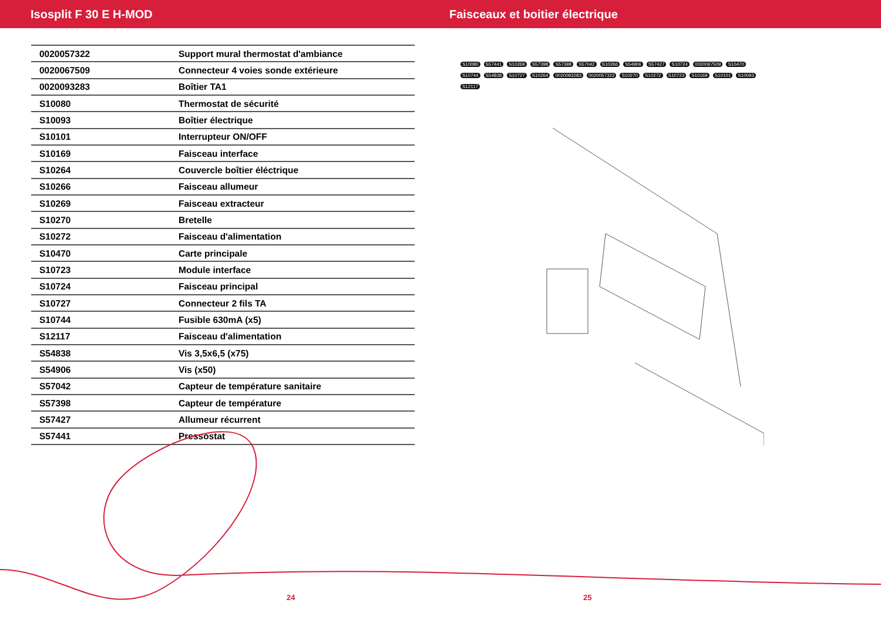Isosplit F 30 E H-MOD Faisceaux et boitier électrique
| 0020057322 | Support mural thermostat d'ambiance |
| 0020067509 | Connecteur 4 voies sonde extérieure |
| 0020093283 | Boîtier TA1 |
| S10080 | Thermostat de sécurité |
| S10093 | Boîtier électrique |
| S10101 | Interrupteur ON/OFF |
| S10169 | Faisceau interface |
| S10264 | Couvercle boîtier éléctrique |
| S10266 | Faisceau allumeur |
| S10269 | Faisceau extracteur |
| S10270 | Bretelle |
| S10272 | Faisceau d'alimentation |
| S10470 | Carte principale |
| S10723 | Module interface |
| S10724 | Faisceau principal |
| S10727 | Connecteur 2 fils TA |
| S10744 | Fusible 630mA (x5) |
| S12117 | Faisceau d'alimentation |
| S54838 | Vis 3,5x6,5 (x75) |
| S54906 | Vis (x50) |
| S57042 | Capteur de température sanitaire |
| S57398 | Capteur de température |
| S57427 | Allumeur récurrent |
| S57441 | Pressostat |
S10080 S57441 S10269 S57398 S57398 S57042 S10266 S54906 S57427 S10724 0020067509 S10470 S10744 S54838 S10727 S10264 0020093283 0020057322 S10270 S10272 S10723 S10169 S10101 S10093 S12117
24 25